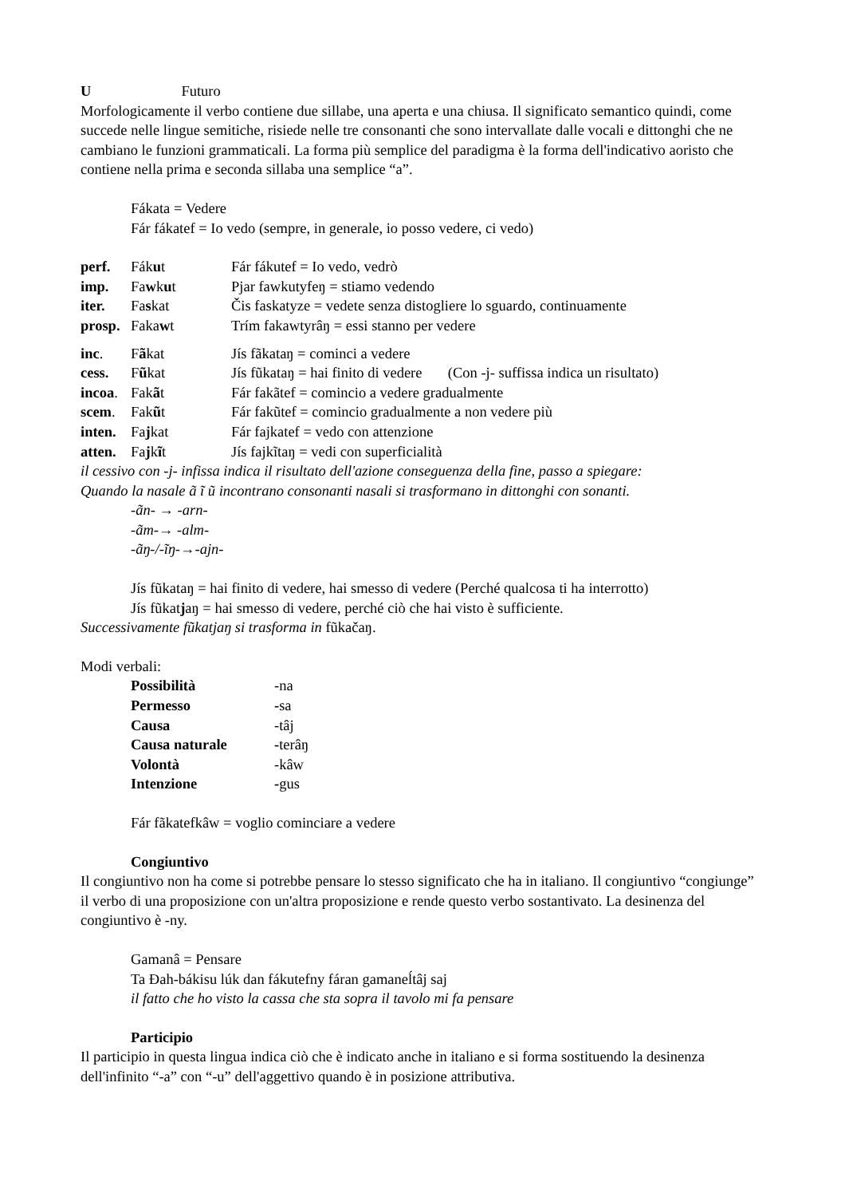U Futuro
Morfologicamente il verbo contiene due sillabe, una aperta e una chiusa. Il significato semantico quindi, come succede nelle lingue semitiche, risiede nelle tre consonanti che sono intervallate dalle vocali e dittonghi che ne cambiano le funzioni grammaticali. La forma più semplice del paradigma è la forma dell'indicativo aoristo che contiene nella prima e seconda sillaba una semplice “a”.
Fákata = Vedere
Fár fákatef = Io vedo (sempre, in generale, io posso vedere, ci vedo)
| perf. | Fák u t | Fár fákutef = Io vedo, vedrò |
| imp. | Fa w k u t | Pjar fawkutyfeŋ = stiamo vedendo |
| iter. | Fa s kat | Čis faskatyze = vedete senza distogliere lo sguardo, continuamente |
| prosp. | Faka w t | Trím fakawtyrâŋ = essi stanno per vedere |
| inc . | F ã kat | Jís fãkataŋ = cominci a vedere |
| cess. | F ũ kat | Jís fũkataŋ = hai finito di vedere (Con -j- suffissa indica un risultato) |
| incoa . | Fak ã t | Fár fakãtef = comincio a vedere gradualmente |
| scem . | Fak ũ t | Fár fakũtef = comincio gradualmente a non vedere più |
| inten. | Fa j kat | Fár fajkatef = vedo con attenzione |
| atten. | Fa j k ĩ t | Jís fajkĩtaŋ = vedi con superficialità |
il cessivo con -j- infissa indica il risultato dell'azione conseguenza della fine, passo a spiegare:
Quando la nasale ã ĩ ũ incontrano consonanti nasali si trasformano in dittonghi con sonanti.
-ãn- → -arn-
-ãm-→ -alm-
-ãŋ-/-ĩŋ-→-ajn-
Jís fũkataŋ = hai finito di vedere, hai smesso di vedere (Perché qualcosa ti ha interrotto)
Jís fũkatjaŋ = hai smesso di vedere, perché ciò che hai visto è sufficiente.
Successivamente fũkatjaŋ si trasforma in fũkačaŋ.
Modi verbali:
| Possibilità | -na |
| Permesso | - sa |
| Causa | -tâj |
| Causa naturale | - terâŋ |
| Volontà | -kâw |
| Intenzione | - gus |
Fár fãkatefkâw = voglio cominciare a vedere
Congiuntivo
Il congiuntivo non ha come si potrebbe pensare lo stesso significato che ha in italiano. Il congiuntivo “congiunge” il verbo di una proposizione con un'altra proposizione e rende questo verbo sostantivato. La desinenza del congiuntivo è -ny.
Gamanâ = Pensare
Ta Đah-bákisu lúk dan fákutefny fáran gamaneĺtâj saj
il fatto che ho visto la cassa che sta sopra il tavolo mi fa pensare
Participio
Il participio in questa lingua indica ciò che è indicato anche in italiano e si forma sostituendo la desinenza dell'infinito “-a” con “-u” dell'aggettivo quando è in posizione attributiva.